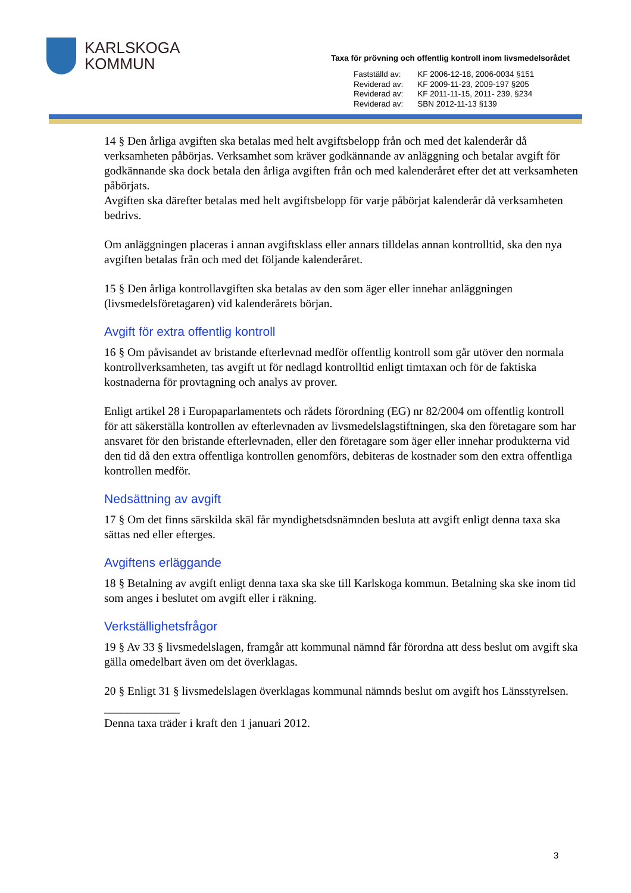KARLSKOGA
KOMMUN
Taxa för prövning och offentlig kontroll inom livsmedelsorådet
| Fastställd av: | KF 2006-12-18, 2006-0034 §151 |
| Reviderad av: | KF 2009-11-23, 2009-197 §205 |
| Reviderad av: | KF 2011-11-15, 2011- 239, §234 |
| Reviderad av: | SBN 2012-11-13 §139 |
14 § Den årliga avgiften ska betalas med helt avgiftsbelopp från och med det kalenderår då verksamheten påbörjas. Verksamhet som kräver godkännande av anläggning och betalar avgift för godkännande ska dock betala den årliga avgiften från och med kalenderåret efter det att verksamheten påbörjats.
Avgiften ska därefter betalas med helt avgiftsbelopp för varje påbörjat kalenderår då verksamheten bedrivs.
Om anläggningen placeras i annan avgiftsklass eller annars tilldelas annan kontrolltid, ska den nya avgiften betalas från och med det följande kalenderåret.
15 § Den årliga kontrollavgiften ska betalas av den som äger eller innehar anläggningen (livsmedelsföretagaren) vid kalenderårets början.
Avgift för extra offentlig kontroll
16 § Om påvisandet av bristande efterlevnad medför offentlig kontroll som går utöver den normala kontrollverksamheten, tas avgift ut för nedlagd kontrolltid enligt timtaxan och för de faktiska kostnaderna för provtagning och analys av prover.
Enligt artikel 28 i Europaparlamentets och rådets förordning (EG) nr 82/2004 om offentlig kontroll för att säkerställa kontrollen av efterlevnaden av livsmedelslagstiftningen, ska den företagare som har ansvaret för den bristande efterlevnaden, eller den företagare som äger eller innehar produkterna vid den tid då den extra offentliga kontrollen genomförs, debiteras de kostnader som den extra offentliga kontrollen medför.
Nedsättning av avgift
17 § Om det finns särskilda skäl får myndighetsdsnämnden besluta att avgift enligt denna taxa ska sättas ned eller efterges.
Avgiftens erläggande
18 § Betalning av avgift enligt denna taxa ska ske till Karlskoga kommun. Betalning ska ske inom tid som anges i beslutet om avgift eller i räkning.
Verkställighetsfrågor
19 § Av 33 § livsmedelslagen, framgår att kommunal nämnd får förordna att dess beslut om avgift ska gälla omedelbart även om det överklagas.
20 § Enligt 31 § livsmedelslagen överklagas kommunal nämnds beslut om avgift hos Länsstyrelsen.
_____________
Denna taxa träder i kraft den 1 januari 2012.
3